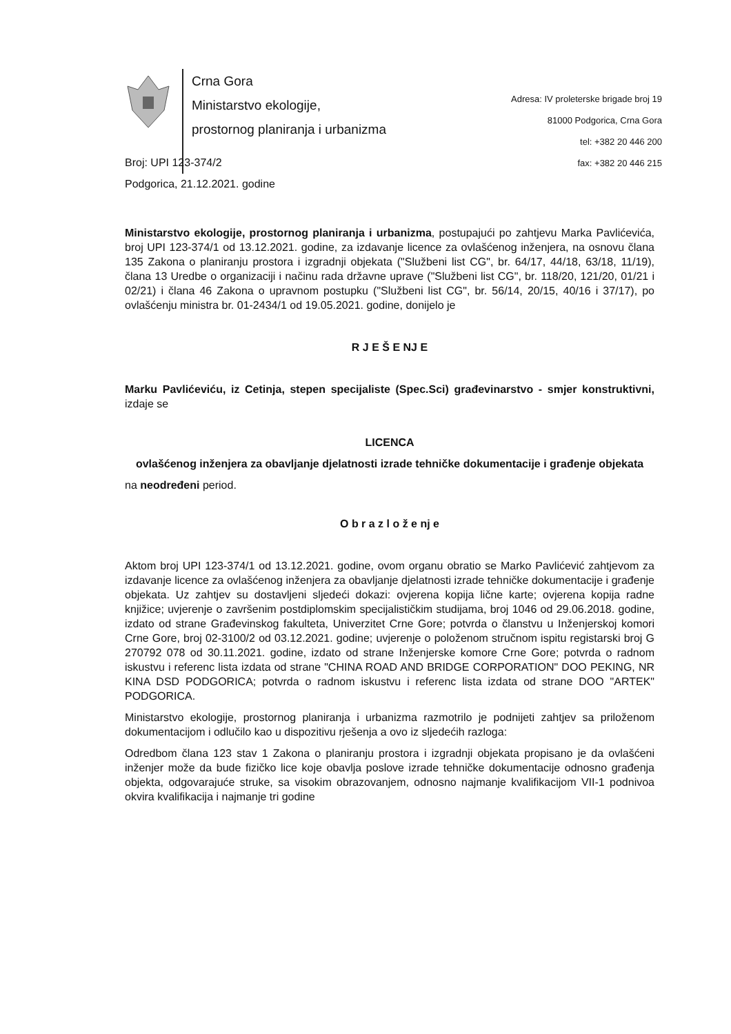Crna Gora
Ministarstvo ekologije,
prostornog planiranja i urbanizma
Adresa: IV proleterske brigade broj 19
81000 Podgorica, Crna Gora
tel: +382 20 446 200
fax: +382 20 446 215
Broj: UPI 123-374/2
Podgorica, 21.12.2021. godine
Ministarstvo ekologije, prostornog planiranja i urbanizma, postupajući po zahtjevu Marka Pavlićevića, broj UPI 123-374/1 od 13.12.2021. godine, za izdavanje licence za ovlašćenog inženjera, na osnovu člana 135 Zakona o planiranju prostora i izgradnji objekata ("Službeni list CG", br. 64/17, 44/18, 63/18, 11/19), člana 13 Uredbe o organizaciji i načinu rada državne uprave ("Službeni list CG", br. 118/20, 121/20, 01/21 i 02/21) i člana 46 Zakona o upravnom postupku ("Službeni list CG", br. 56/14, 20/15, 40/16 i 37/17), po ovlašćenju ministra br. 01-2434/1 od 19.05.2021. godine, donijelo je
R J E Š E NJ E
Marku Pavlićeviću, iz Cetinja, stepen specijaliste (Spec.Sci) građevinarstvo - smjer konstruktivni, izdaje se
LICENCA
ovlašćenog inženjera za obavljanje djelatnosti izrade tehničke dokumentacije i građenje objekata
na neodređeni period.
O b r a z l o ž e nj e
Aktom broj UPI 123-374/1 od 13.12.2021. godine, ovom organu obratio se Marko Pavlićević zahtjevom za izdavanje licence za ovlašćenog inženjera za obavljanje djelatnosti izrade tehničke dokumentacije i građenje objekata. Uz zahtjev su dostavljeni sljedeći dokazi: ovjerena kopija lične karte; ovjerena kopija radne knjižice; uvjerenje o završenim postdiplomskim specijalističkim studijama, broj 1046 od 29.06.2018. godine, izdato od strane Građevinskog fakulteta, Univerzitet Crne Gore; potvrda o članstvu u Inženjerskoj komori Crne Gore, broj 02-3100/2 od 03.12.2021. godine; uvjerenje o položenom stručnom ispitu registarski broj G 270792 078 od 30.11.2021. godine, izdato od strane Inženjerske komore Crne Gore; potvrda o radnom iskustvu i referenc lista izdata od strane "CHINA ROAD AND BRIDGE CORPORATION" DOO PEKING, NR KINA DSD PODGORICA; potvrda o radnom iskustvu i referenc lista izdata od strane DOO "ARTEK" PODGORICA.
Ministarstvo ekologije, prostornog planiranja i urbanizma razmotrilo je podnijeti zahtjev sa priloženom dokumentacijom i odlučilo kao u dispozitivu rješenja a ovo iz sljedećih razloga:
Odredbom člana 123 stav 1 Zakona o planiranju prostora i izgradnji objekata propisano je da ovlašćeni inženjer može da bude fizičko lice koje obavlja poslove izrade tehničke dokumentacije odnosno građenja objekta, odgovarajuće struke, sa visokim obrazovanjem, odnosno najmanje kvalifikacijom VII-1 podnivoa okvira kvalifikacija i najmanje tri godine